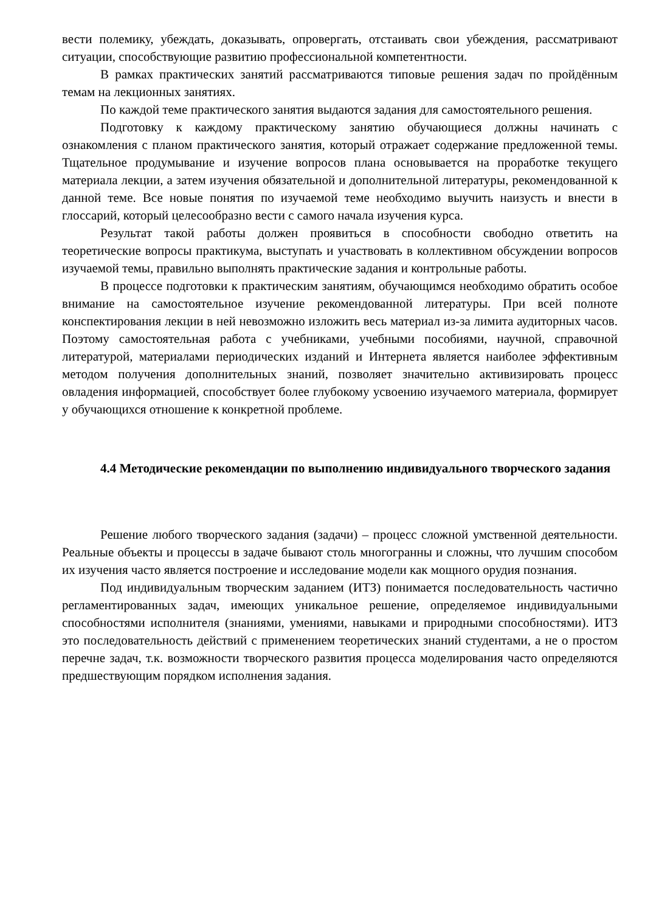вести полемику, убеждать, доказывать, опровергать, отстаивать свои убеждения, рассматривают ситуации, способствующие развитию профессиональной компетентности.
В рамках практических занятий рассматриваются типовые решения задач по пройдённым темам на лекционных занятиях.
По каждой теме практического занятия выдаются задания для самостоятельного решения.
Подготовку к каждому практическому занятию обучающиеся должны начинать с ознакомления с планом практического занятия, который отражает содержание предложенной темы. Тщательное продумывание и изучение вопросов плана основывается на проработке текущего материала лекции, а затем изучения обязательной и дополнительной литературы, рекомендованной к данной теме. Все новые понятия по изучаемой теме необходимо выучить наизусть и внести в глоссарий, который целесообразно вести с самого начала изучения курса.
Результат такой работы должен проявиться в способности свободно ответить на теоретические вопросы практикума, выступать и участвовать в коллективном обсуждении вопросов изучаемой темы, правильно выполнять практические задания и контрольные работы.
В процессе подготовки к практическим занятиям, обучающимся необходимо обратить особое внимание на самостоятельное изучение рекомендованной литературы. При всей полноте конспектирования лекции в ней невозможно изложить весь материал из-за лимита аудиторных часов. Поэтому самостоятельная работа с учебниками, учебными пособиями, научной, справочной литературой, материалами периодических изданий и Интернета является наиболее эффективным методом получения дополнительных знаний, позволяет значительно активизировать процесс овладения информацией, способствует более глубокому усвоению изучаемого материала, формирует у обучающихся отношение к конкретной проблеме.
4.4 Методические рекомендации по выполнению индивидуального творческого задания
Решение любого творческого задания (задачи) – процесс сложной умственной деятельности. Реальные объекты и процессы в задаче бывают столь многогранны и сложны, что лучшим способом их изучения часто является построение и исследование модели как мощного орудия познания.
Под индивидуальным творческим заданием (ИТЗ) понимается последовательность частично регламентированных задач, имеющих уникальное решение, определяемое индивидуальными способностями исполнителя (знаниями, умениями, навыками и природными способностями). ИТЗ это последовательность действий с применением теоретических знаний студентами, а не о простом перечне задач, т.к. возможности творческого развития процесса моделирования часто определяются предшествующим порядком исполнения задания.